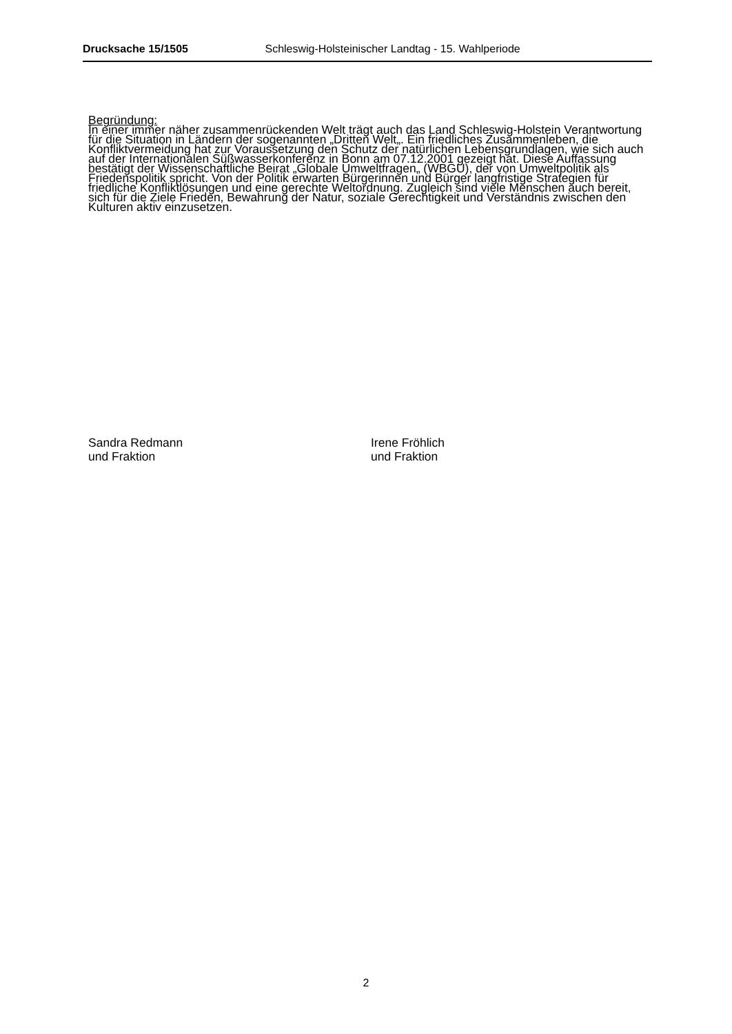Drucksache 15/1505 Schleswig-Holsteinischer Landtag - 15. Wahlperiode
Begründung:
In einer immer näher zusammenrückenden Welt trägt auch das Land Schleswig-Holstein Verantwortung für die Situation in Ländern der sogenannten „Dritten Welt„. Ein friedliches Zusammenleben, die Konfliktvermeidung hat zur Voraussetzung den Schutz der natürlichen Lebensgrundlagen, wie sich auch auf der Internationalen Süßwasserkonferenz in Bonn am 07.12.2001 gezeigt hat. Diese Auffassung bestätigt der Wissenschaftliche Beirat „Globale Umweltfragen„ (WBGU), der von Umweltpolitik als Friedenspolitik spricht. Von der Politik erwarten Bürgerinnen und Bürger langfristige Strategien für friedliche Konfliktlösungen und eine gerechte Weltordnung. Zugleich sind viele Menschen auch bereit, sich für die Ziele Frieden, Bewahrung der Natur, soziale Gerechtigkeit und Verständnis zwischen den Kulturen aktiv einzusetzen.
Sandra Redmann
und Fraktion
Irene Fröhlich
und Fraktion
2